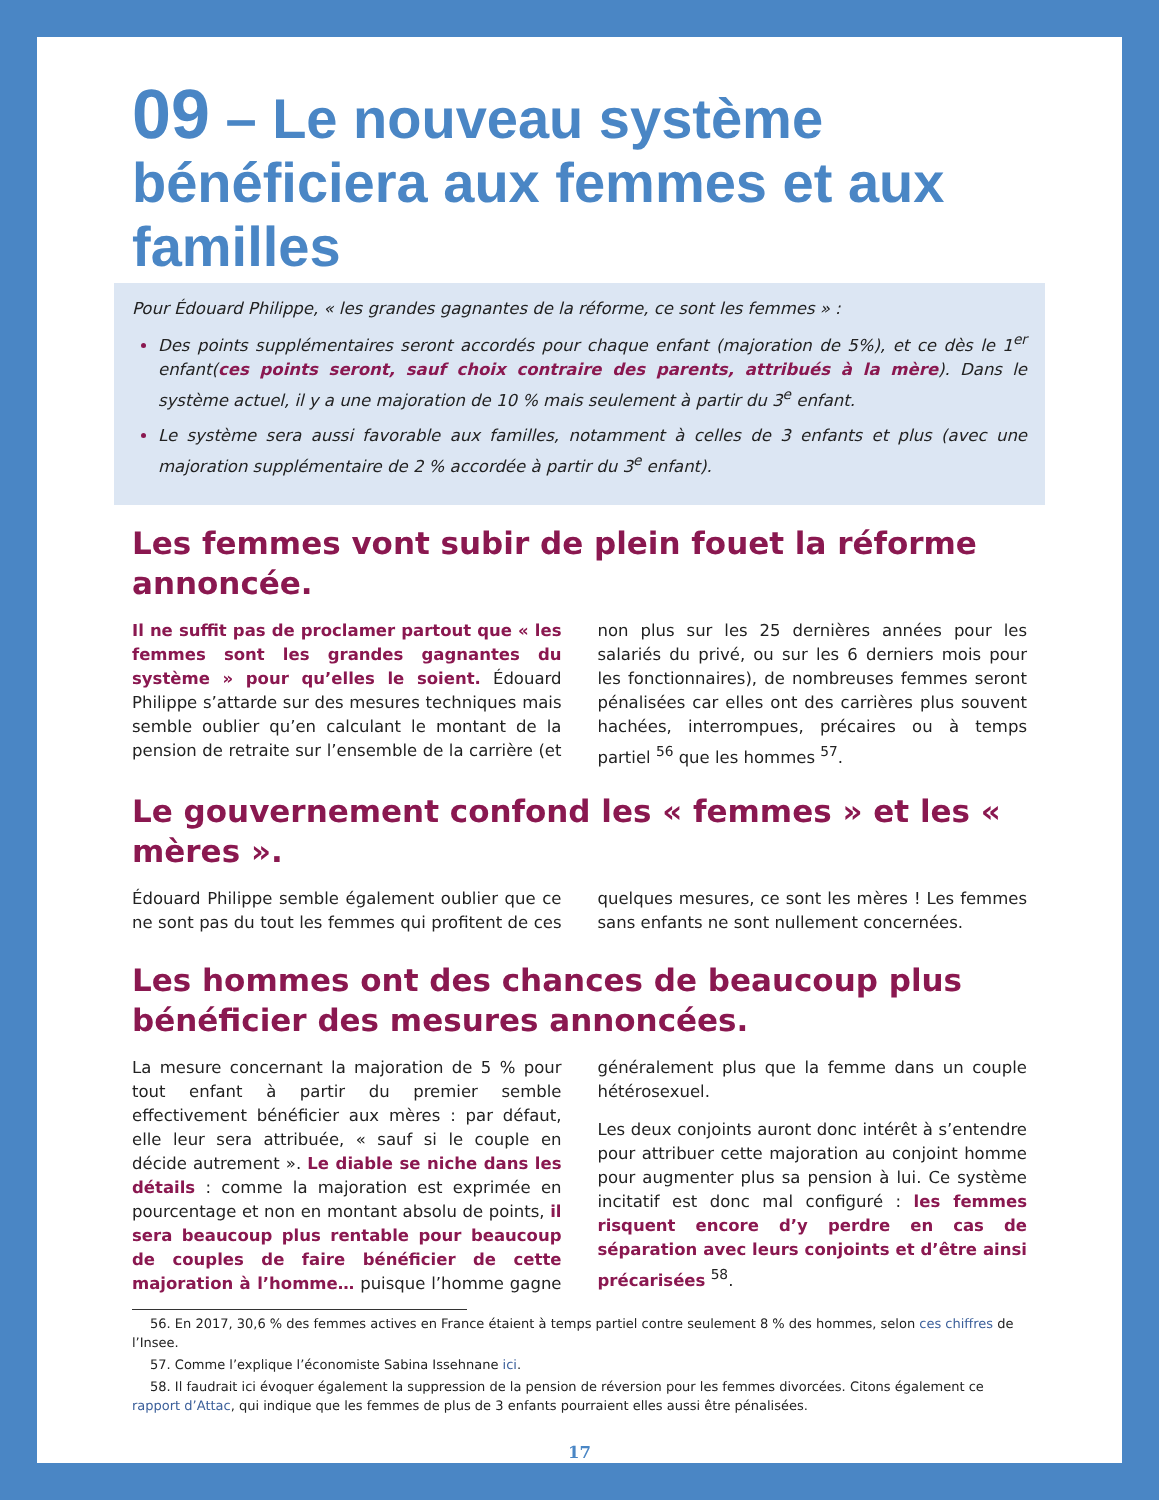09 – Le nouveau système bénéficiera aux femmes et aux familles
Pour Édouard Philippe, « les grandes gagnantes de la réforme, ce sont les femmes » :
Des points supplémentaires seront accordés pour chaque enfant (majoration de 5%), et ce dès le 1<sup>er</sup> enfant(ces points seront, sauf choix contraire des parents, attribués à la mère). Dans le système actuel, il y a une majoration de 10 % mais seulement à partir du 3<sup>e</sup> enfant.
Le système sera aussi favorable aux familles, notamment à celles de 3 enfants et plus (avec une majoration supplémentaire de 2 % accordée à partir du 3<sup>e</sup> enfant).
Les femmes vont subir de plein fouet la réforme annoncée.
Il ne suffit pas de proclamer partout que « les femmes sont les grandes gagnantes du système » pour qu’elles le soient. Édouard Philippe s’attarde sur des mesures techniques mais semble oublier qu’en calculant le montant de la pension de retraite sur l’ensemble de la carrière (et non plus sur les 25 dernières années pour les salariés du privé, ou sur les 6 derniers mois pour les fonctionnaires), de nombreuses femmes seront pénalisées car elles ont des carrières plus souvent hachées, interrompues, précaires ou à temps partiel <sup>56</sup> que les hommes <sup>57</sup>.
Le gouvernement confond les « femmes » et les « mères ».
Édouard Philippe semble également oublier que ce ne sont pas du tout les femmes qui profitent de ces quelques mesures, ce sont les mères ! Les femmes sans enfants ne sont nullement concernées.
Les hommes ont des chances de beaucoup plus bénéficier des mesures annoncées.
La mesure concernant la majoration de 5 % pour tout enfant à partir du premier semble effectivement bénéficier aux mères : par défaut, elle leur sera attribuée, « sauf si le couple en décide autrement ». Le diable se niche dans les détails : comme la majoration est exprimée en pourcentage et non en montant absolu de points, il sera beaucoup plus rentable pour beaucoup de couples de faire bénéficier de cette majoration à l’homme… puisque l’homme gagne généralement plus que la femme dans un couple hétérosexuel.
Les deux conjoints auront donc intérêt à s’entendre pour attribuer cette majoration au conjoint homme pour augmenter plus sa pension à lui. Ce système incitatif est donc mal configuré : les femmes risquent encore d’y perdre en cas de séparation avec leurs conjoints et d’être ainsi précarisées <sup>58</sup>.
56. En 2017, 30,6 % des femmes actives en France étaient à temps partiel contre seulement 8 % des hommes, selon ces chiffres de l’Insee.
57. Comme l’explique l’économiste Sabina Issehnane ici.
58. Il faudrait ici évoquer également la suppression de la pension de réversion pour les femmes divorcées. Citons également ce rapport d’Attac, qui indique que les femmes de plus de 3 enfants pourraient elles aussi être pénalisées.
17